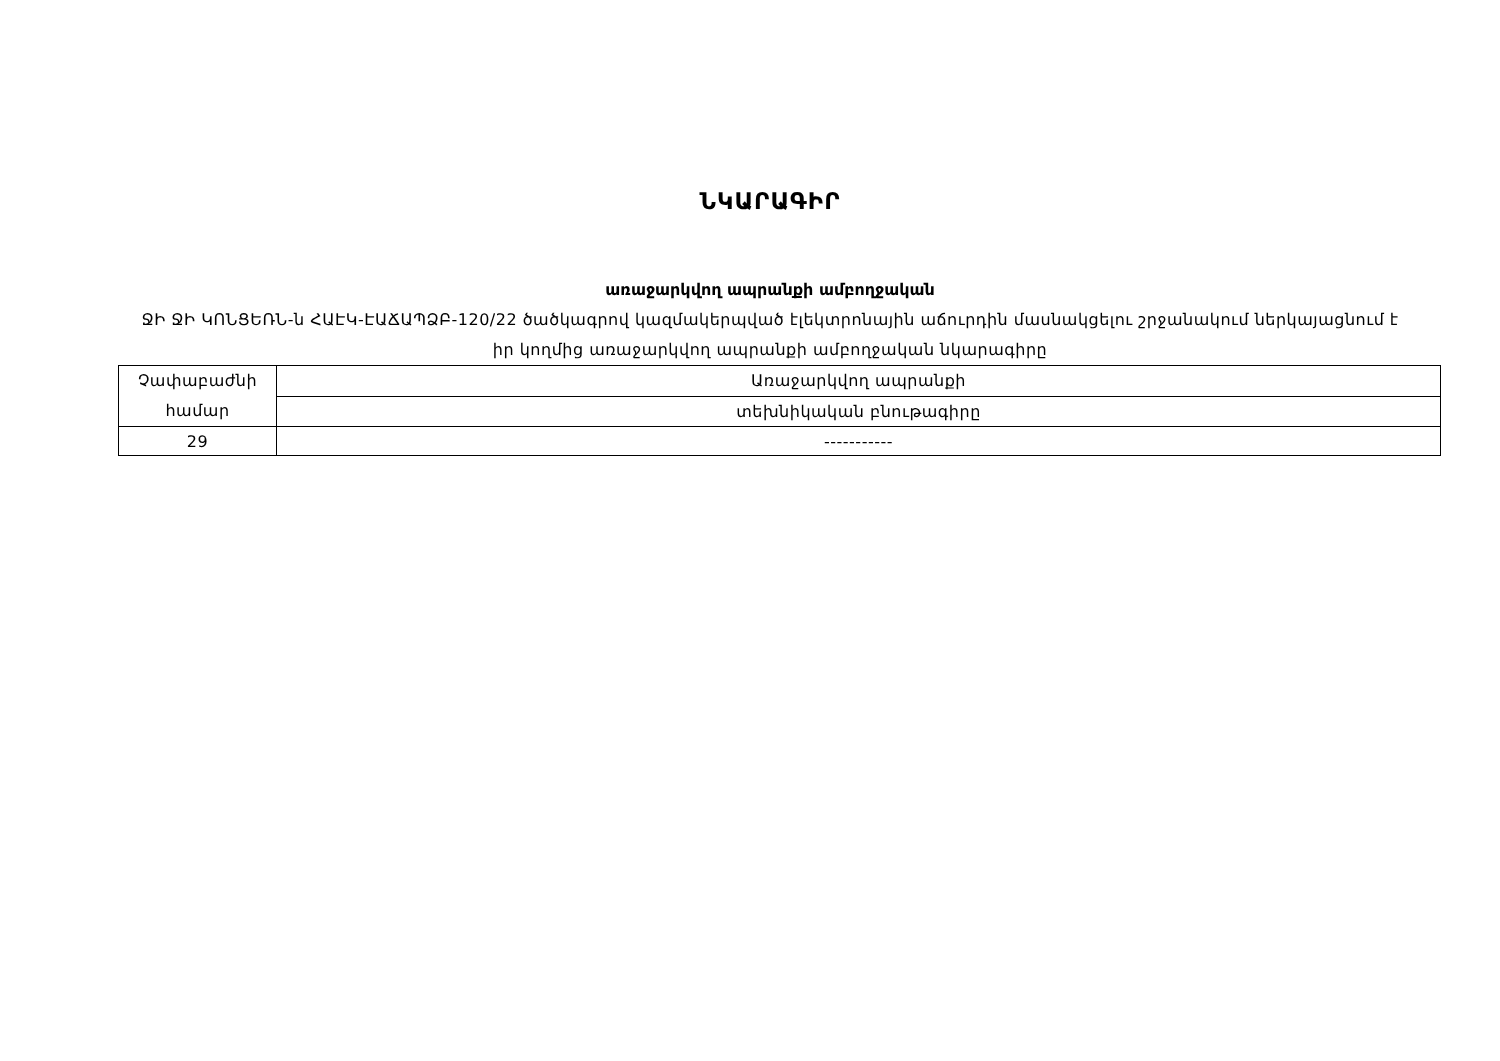ՆԿԱՐԱԳԻՐ
առաջարկվող ապրանքի ամբողջական
ՋԻ ՋԻ ԿՈՆՑԵՌՆ-ն ՀԱԷԿ-ԷԱՃԱՊՁԲ-120/22 ծածկագրով կազմակերպված էլեկտրոնային աճուրդին մասնակցելու շրջանակում ներկայացնում է իր կողմից առաջարկվող ապրանքի ամբողջական նկարագիրը
| Չափաբաժնի համար | Առաջարկվող ապրանքի |
| | տեխնիկական բնութագիրը |
| 29 | ----------- |